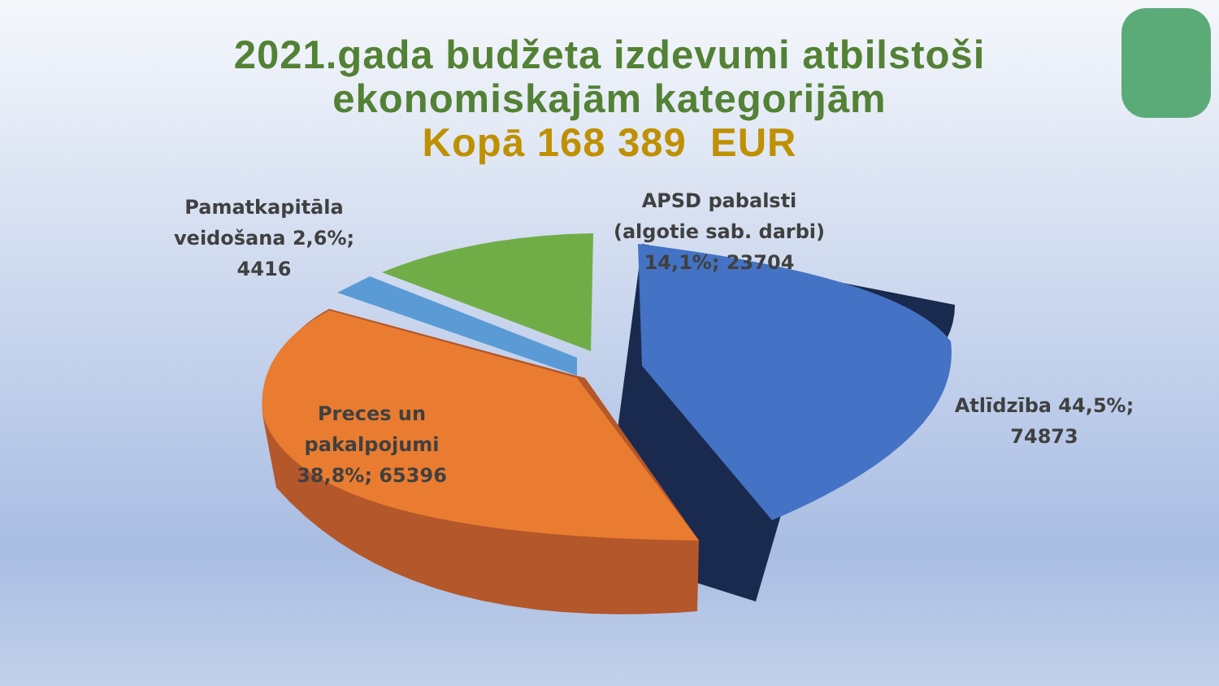2021.gada budžeta izdevumi atbilstoši
ekonomiskajām kategorijām
Kopā 168 389 EUR
Pamatkapitāla veidošana 2,6%; 4416
APSD pabalsti (algotie sab. darbi) 14,1%; 23704
Atlīdzība 44,5%; 74873
Preces un pakalpojumi 38,8%; 65396